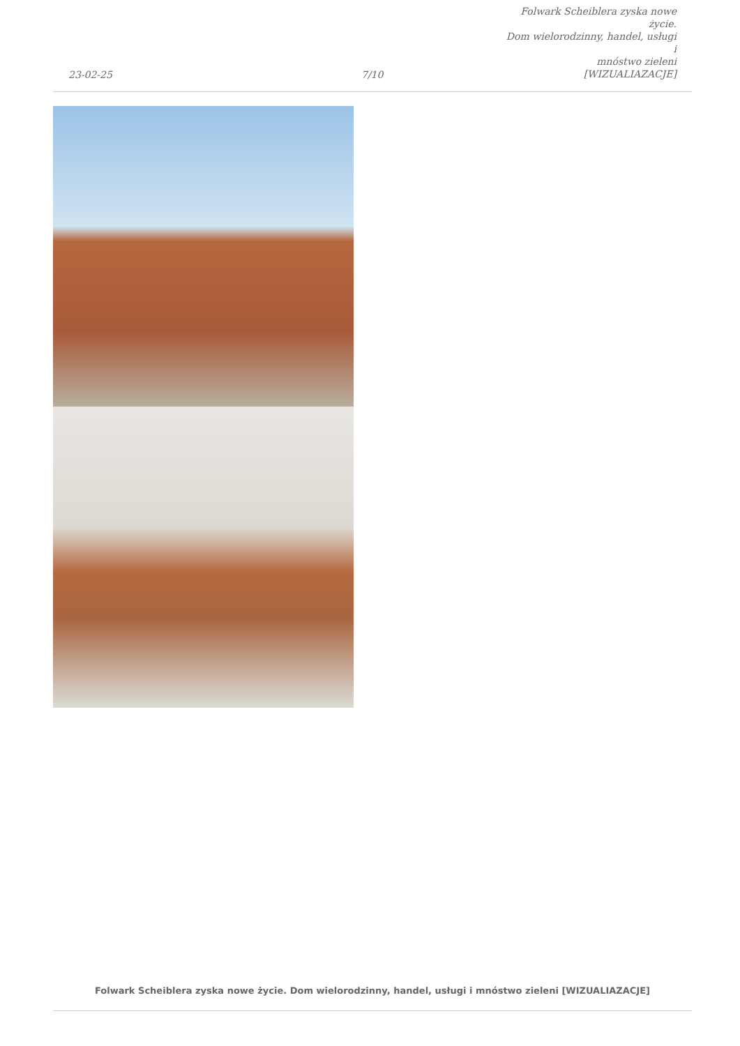23-02-25
7/10
Folwark Scheiblera zyska nowe życie.
Dom wielorodzinny, handel, usługi i
mnóstwo zieleni [WIZUALIAZACJE]
Folwark Scheiblera zyska nowe życie. Dom wielorodzinny, handel, usługi i mnóstwo zieleni [WIZUALIAZACJE]